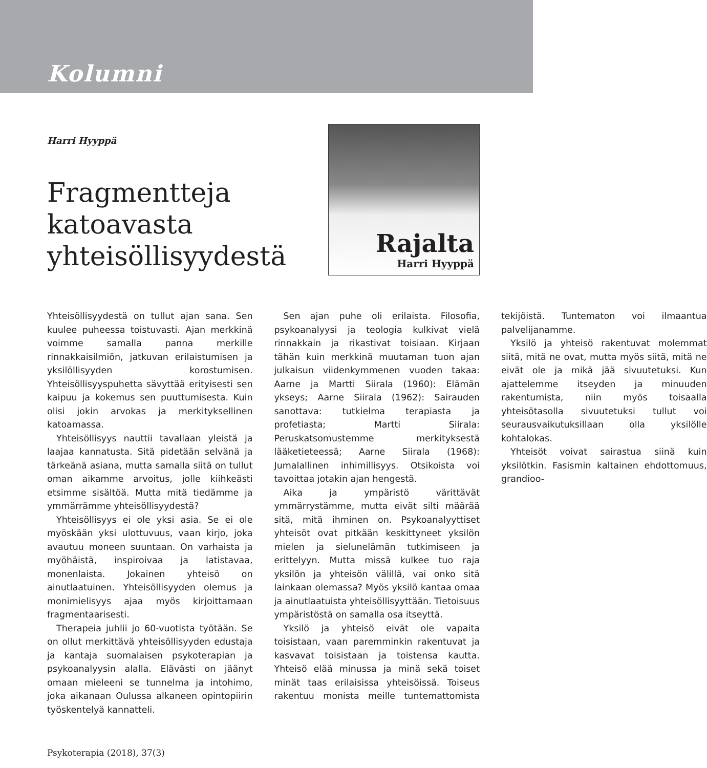Kolumni
Harri Hyyppä
Fragmentteja
katoavasta
yhteisöllisyydestä
Rajalta
Harri Hyyppä
Yhteisöllisyydestä on tullut ajan sana. Sen kuulee puheessa toistuvasti. Ajan merkkinä voimme samalla panna merkille rinnakkaisilmiön, jatkuvan erilaistumisen ja yksilöllisyyden korostumisen. Yhteisöllisyyspuhetta sävyttää erityisesti sen kaipuu ja kokemus sen puuttumisesta. Kuin olisi jokin arvokas ja merkityksellinen katoamassa.
Yhteisöllisyys nauttii tavallaan yleistä ja laajaa kannatusta. Sitä pidetään selvänä ja tärkeänä asiana, mutta samalla siitä on tullut oman aikamme arvoitus, jolle kiihkeästi etsimme sisältöä. Mutta mitä tiedämme ja ymmärrämme yhteisöllisyydestä?
Yhteisöllisyys ei ole yksi asia. Se ei ole myöskään yksi ulottuvuus, vaan kirjo, joka avautuu moneen suuntaan. On varhaista ja myöhäistä, inspiroivaa ja latistavaa, monenlaista. Jokainen yhteisö on ainutlaatuinen. Yhteisöllisyyden olemus ja monimielisyys ajaa myös kirjoittamaan fragmentaarisesti.
Therapeia juhlii jo 60-vuotista työtään. Se on ollut merkittävä yhteisöllisyyden edustaja ja kantaja suomalaisen psykoterapian ja psykoanalyysin alalla. Elävästi on jäänyt omaan mieleeni se tunnelma ja intohimo, joka aikanaan Oulussa alkaneen opintopiirin työskentelyä kannatteli.
Sen ajan puhe oli erilaista. Filosofia, psykoanalyysi ja teologia kulkivat vielä rinnakkain ja rikastivat toisiaan. Kirjaan tähän kuin merkkinä muutaman tuon ajan julkaisun viidenkymmenen vuoden takaa: Aarne ja Martti Siirala (1960): Elämän ykseys; Aarne Siirala (1962): Sairauden sanottava: tutkielma terapiasta ja profetiasta; Martti Siirala: Peruskatsomustemme merkityksestä lääketieteessä; Aarne Siirala (1968): Jumalallinen inhimillisyys. Otsikoista voi tavoittaa jotakin ajan hengestä.
Aika ja ympäristö värittävät ymmärrystämme, mutta eivät silti määrää sitä, mitä ihminen on. Psykoanalyyttiset yhteisöt ovat pitkään keskittyneet yksilön mielen ja sielunelämän tutkimiseen ja erittelyyn. Mutta missä kulkee tuo raja yksilön ja yhteisön välillä, vai onko sitä lainkaan olemassa? Myös yksilö kantaa omaa ja ainutlaatuista yhteisöllisyyttään. Tietoisuus ympäristöstä on samalla osa itseyttä.
Yksilö ja yhteisö eivät ole vapaita toisistaan, vaan paremminkin rakentuvat ja kasvavat toisistaan ja toistensa kautta. Yhteisö elää minussa ja minä sekä toiset minät taas erilaisissa yhteisöissä. Toiseus rakentuu monista meille tuntemattomista tekijöistä. Tuntematon voi ilmaantua palvelijanamme.
Yksilö ja yhteisö rakentuvat molemmat siitä, mitä ne ovat, mutta myös siitä, mitä ne eivät ole ja mikä jää sivuutetuksi. Kun ajattelemme itseyden ja minuuden rakentumista, niin myös toisaalla yhteisötasolla sivuutetuksi tullut voi seurausvaikutuksillaan olla yksilölle kohtalokas.
Yhteisöt voivat sairastua siinä kuin yksilötkin. Fasismin kaltainen ehdottomuus, grandioo-
Psykoterapia (2018), 37(3)